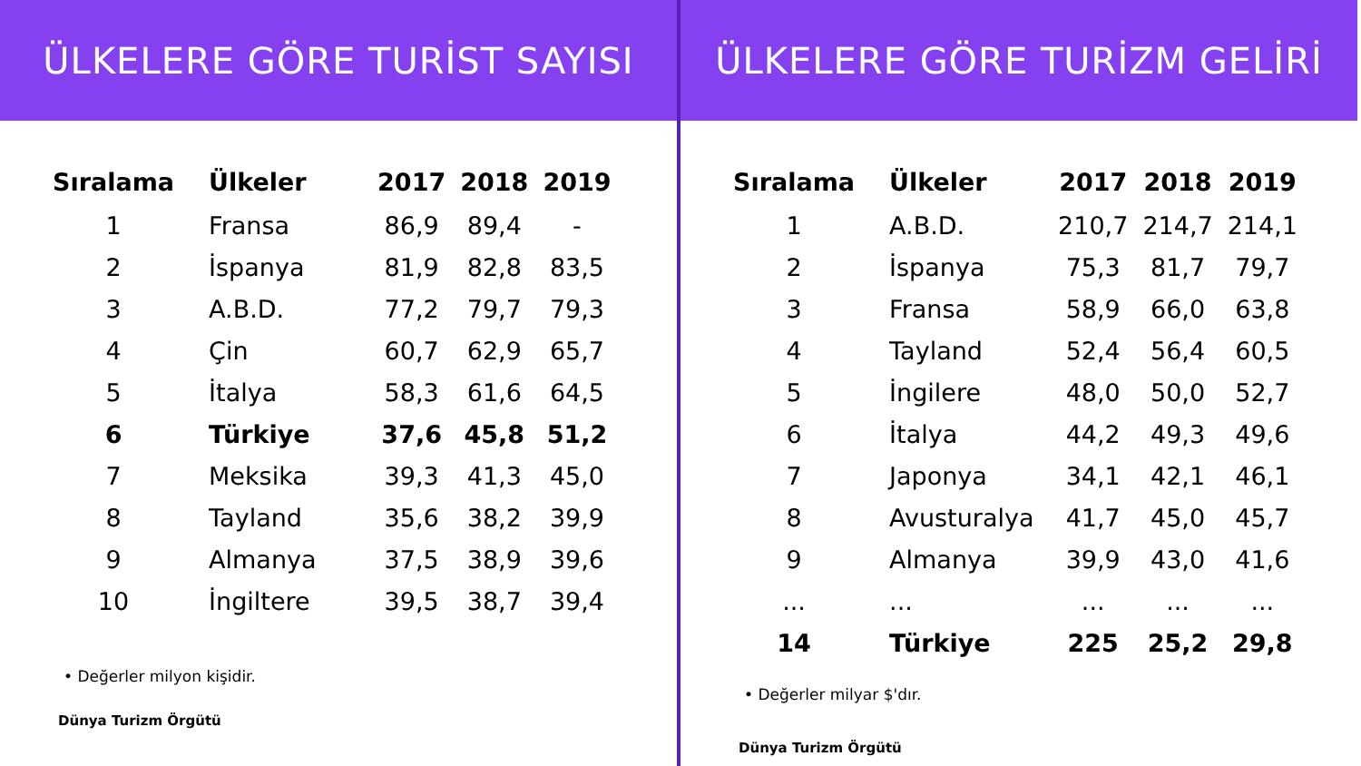ÜLKELERE GÖRE TURİST SAYISI
| Sıralama | Ülkeler | 2017 | 2018 | 2019 |
| --- | --- | --- | --- | --- |
| 1 | Fransa | 86,9 | 89,4 | - |
| 2 | İspanya | 81,9 | 82,8 | 83,5 |
| 3 | A.B.D. | 77,2 | 79,7 | 79,3 |
| 4 | Çin | 60,7 | 62,9 | 65,7 |
| 5 | İtalya | 58,3 | 61,6 | 64,5 |
| 6 | Türkiye | 37,6 | 45,8 | 51,2 |
| 7 | Meksika | 39,3 | 41,3 | 45,0 |
| 8 | Tayland | 35,6 | 38,2 | 39,9 |
| 9 | Almanya | 37,5 | 38,9 | 39,6 |
| 10 | İngiltere | 39,5 | 38,7 | 39,4 |
• Değerler milyon kişidir.
Dünya Turizm Örgütü
ÜLKELERE GÖRE TURİZM GELİRİ
| Sıralama | Ülkeler | 2017 | 2018 | 2019 |
| --- | --- | --- | --- | --- |
| 1 | A.B.D. | 210,7 | 214,7 | 214,1 |
| 2 | İspanya | 75,3 | 81,7 | 79,7 |
| 3 | Fransa | 58,9 | 66,0 | 63,8 |
| 4 | Tayland | 52,4 | 56,4 | 60,5 |
| 5 | İngilere | 48,0 | 50,0 | 52,7 |
| 6 | İtalya | 44,2 | 49,3 | 49,6 |
| 7 | Japonya | 34,1 | 42,1 | 46,1 |
| 8 | Avusturalya | 41,7 | 45,0 | 45,7 |
| 9 | Almanya | 39,9 | 43,0 | 41,6 |
| ... | ... | ... | ... | ... |
| 14 | Türkiye | 225 | 25,2 | 29,8 |
• Değerler milyar $'dır.
Dünya Turizm Örgütü